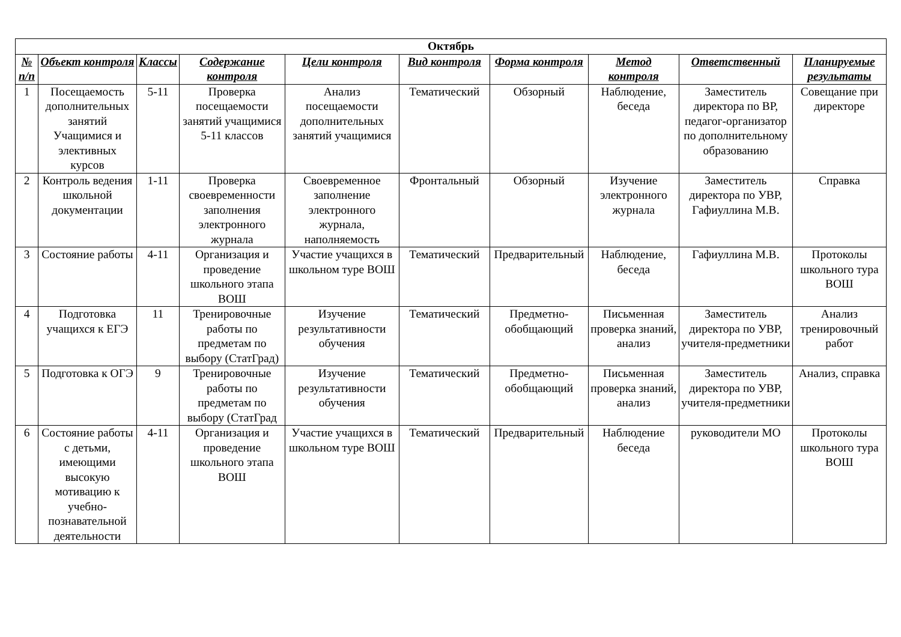| Октябрь | | | | | | | | | |
| --- | --- | --- | --- | --- | --- | --- | --- | --- | --- |
| № п/п | Объект контроля | Классы | Содержание контроля | Цели контроля | Вид контроля | Форма контроля | Метод контроля | Ответственный | Планируемые результаты |
| 1 | Посещаемость дополнительных занятий Учащимися и элективных курсов | 5-11 | Проверка посещаемости занятий учащимися 5-11 классов | Анализ посещаемости дополнительных занятий учащимися | Тематический | Обзорный | Наблюдение, беседа | Заместитель директора по ВР, педагог-организатор по дополнительному образованию | Совещание при директоре |
| 2 | Контроль ведения школьной документации | 1-11 | Проверка своевременности заполнения электронного журнала | Своевременное заполнение электронного журнала, наполняемость | Фронтальный | Обзорный | Изучение электронного журнала | Заместитель директора по УВР, Гафиуллина М.В. | Справка |
| 3 | Состояние работы | 4-11 | Организация и проведение школьного этапа ВОШ | Участие учащихся в школьном туре ВОШ | Тематический | Предварительный | Наблюдение, беседа | Гафиуллина М.В. | Протоколы школьного тура ВОШ |
| 4 | Подготовка учащихся к ЕГЭ | 11 | Тренировочные работы по предметам по выбору (СтатГрад) | Изучение результативности обучения | Тематический | Предметно-обобщающий | Письменная проверка знаний, анализ | Заместитель директора по УВР, учителя-предметники | Анализ тренировочный работ |
| 5 | Подготовка к ОГЭ | 9 | Тренировочные работы по предметам по выбору (СтатГрад | Изучение результативности обучения | Тематический | Предметно-обобщающий | Письменная проверка знаний, анализ | Заместитель директора по УВР, учителя-предметники | Анализ, справка |
| 6 | Состояние работы с детьми, имеющими высокую мотивацию к учебно-познавательной деятельности | 4-11 | Организация и проведение школьного этапа ВОШ | Участие учащихся в школьном туре ВОШ | Тематический | Предварительный | Наблюдение беседа | руководители МО | Протоколы школьного тура ВОШ |